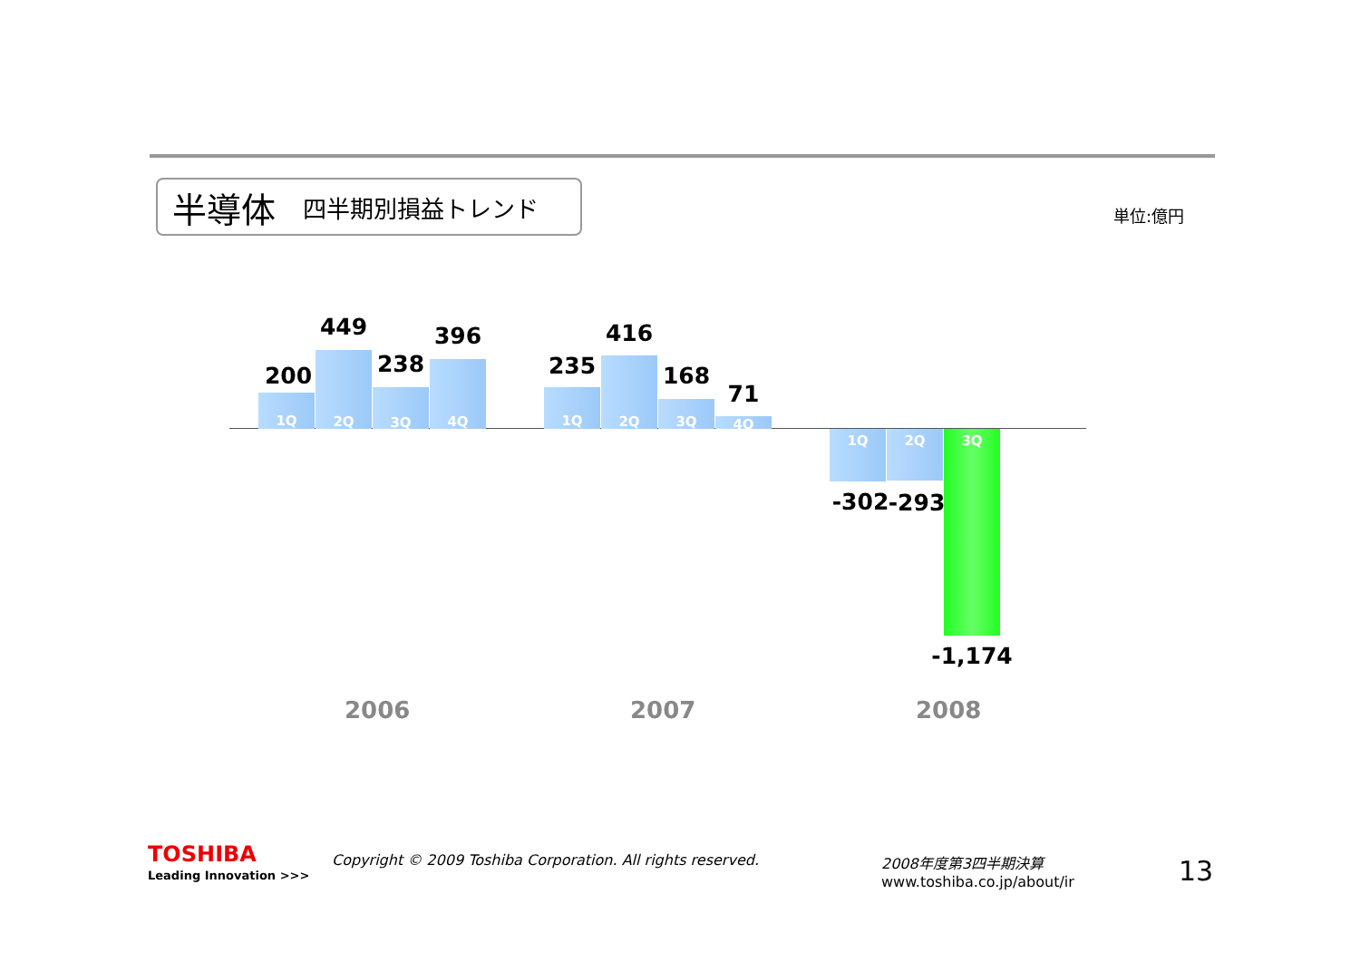半導体 四半期別損益トレンド
単位:億円
1Q
2Q
3Q
4Q
1Q
2Q
3Q
4Q
1Q 2Q 3Q
200
449
238
396
235
416
168
71
-302 -293
-1,174
2006 2007 2008
TOSHIBA
Leading Innovation >>>
Copyright © 2009 Toshiba Corporation. All rights reserved.
2008年度第3四半期決算
www.toshiba.co.jp/about/ir
13